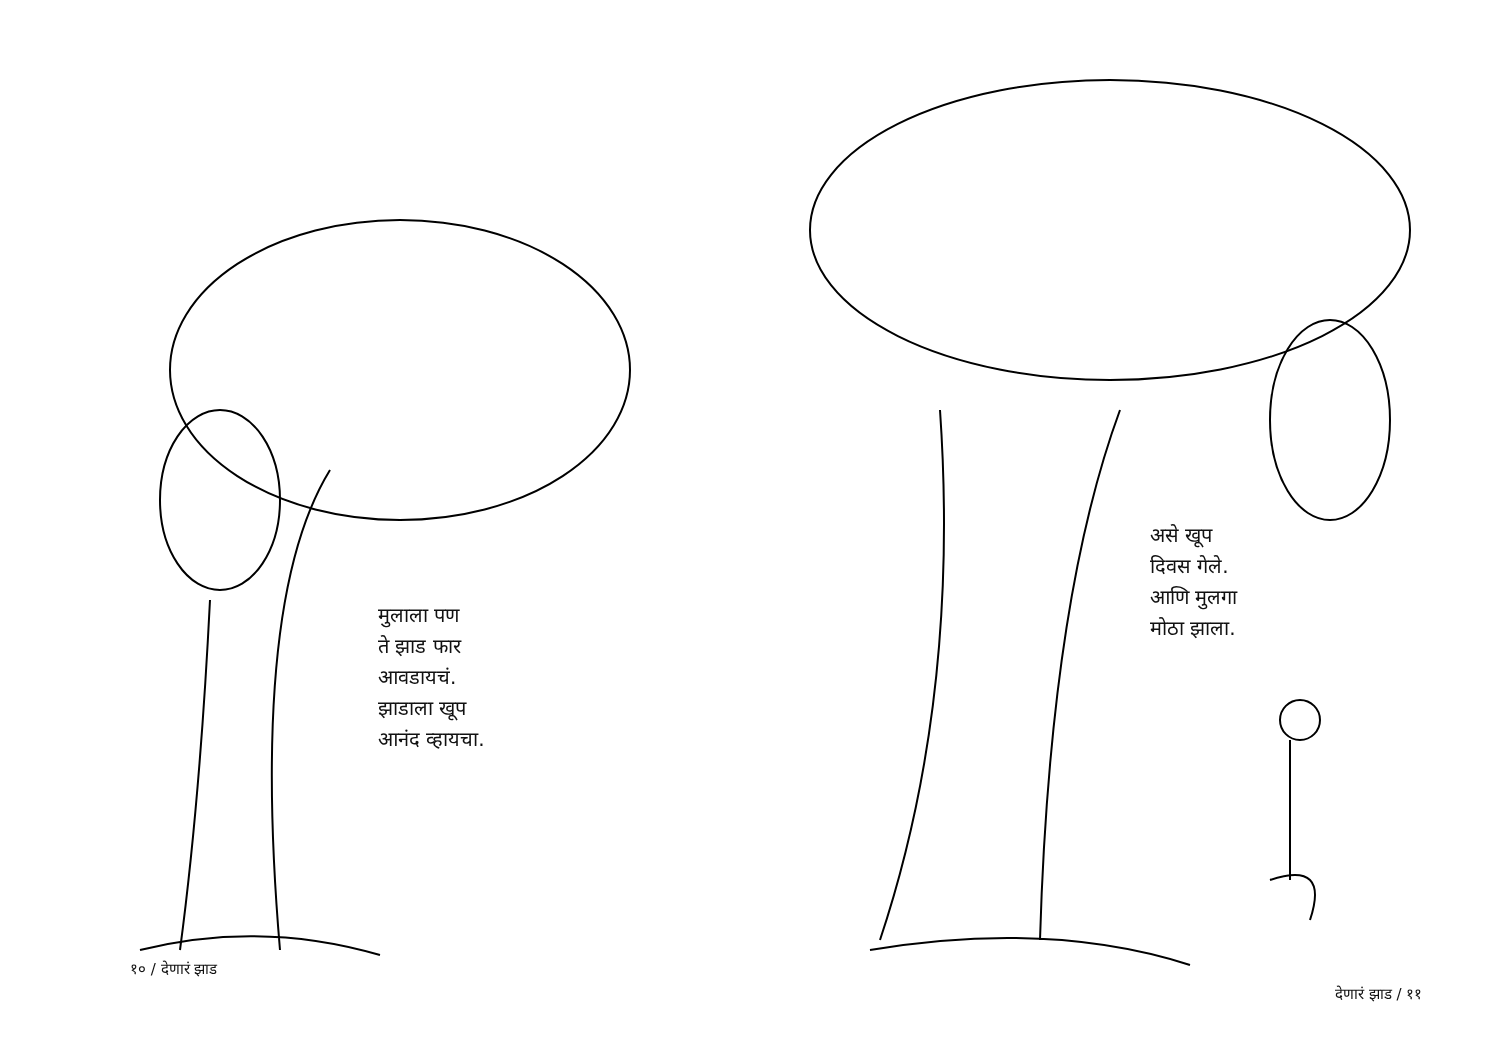मुलाला पण
ते झाड फार
आवडायचं.
झाडाला खूप
आनंद व्हायचा.
१० / देणारं झाड
असे खूप
दिवस गेले.
आणि मुलगा
मोठा झाला.
देणारं झाड / ११